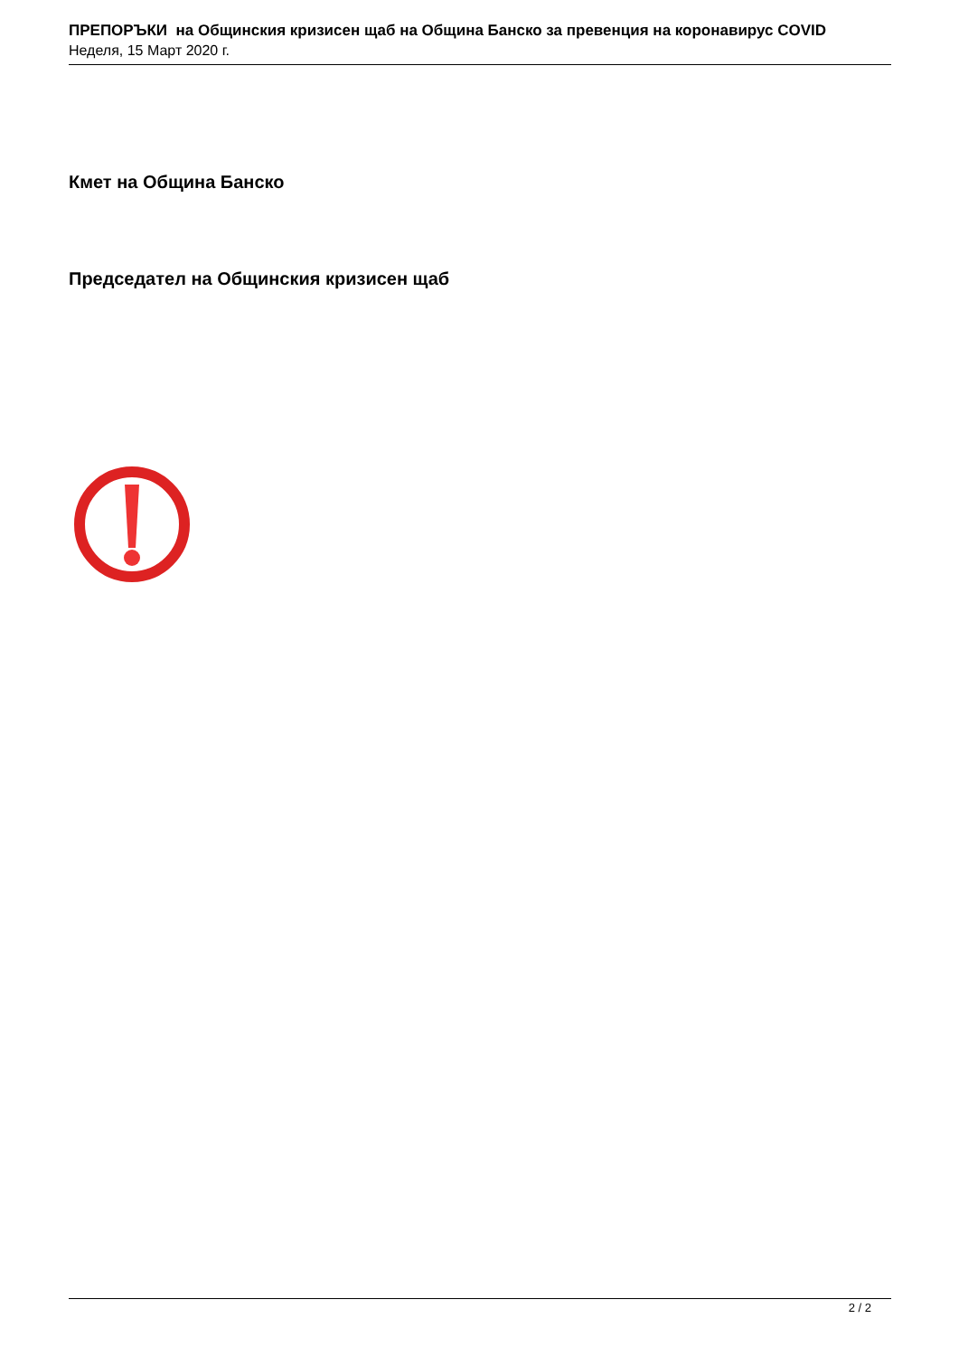ПРЕПОРЪКИ на Общинския кризисен щаб на Община Банско за превенция на коронавирус COVID
Неделя, 15 Март 2020 г.
Кмет на Община Банско
Председател на Общинския кризисен щаб
2 / 2